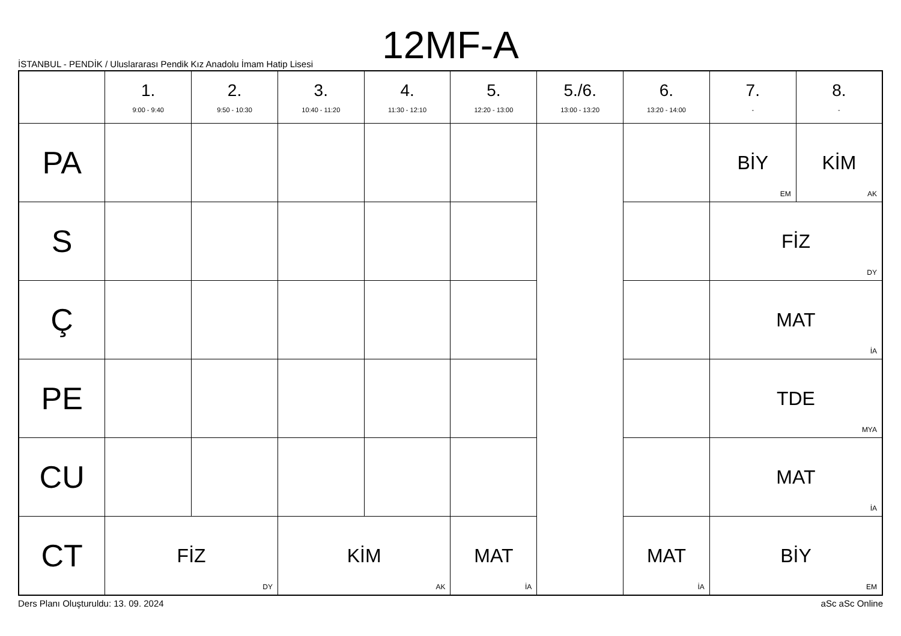12MF-A
İSTANBUL - PENDİK / Uluslararası Pendik Kız Anadolu İmam Hatip Lisesi
| | 1. 9:00 - 9:40 | 2. 9:50 - 10:30 | 3. 10:40 - 11:20 | 4. 11:30 - 12:10 | 5. 12:20 - 13:00 | 5./6. 13:00 - 13:20 | 6. 13:20 - 14:00 | 7. - | 8. - |
| --- | --- | --- | --- | --- | --- | --- | --- | --- | --- |
| PA | | | | | | | | BİY EM | KİM AK |
| S | | | | | | | | FİZ DY | |
| Ç | | | | | | | | MAT İA | |
| PE | | | | | | | | TDE MYA | |
| CU | | | | | | | | MAT İA | |
| CT | FİZ DY | | KİM AK | | MAT İA | | MAT İA | BİY EM | |
Ders Planı Oluşturuldu: 13. 09. 2024 aSc aSc Online